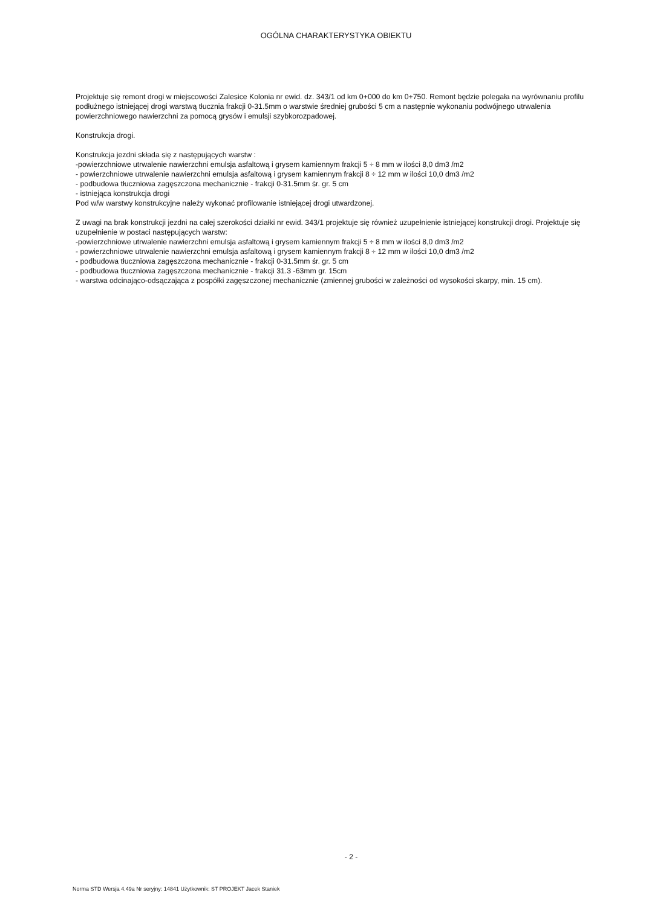OGÓLNA CHARAKTERYSTYKA OBIEKTU
Projektuje się remont drogi w miejscowości Zalesice Kolonia nr ewid. dz. 343/1 od km 0+000 do km 0+750. Remont będzie polegała na wyrównaniu profilu podłużnego istniejącej drogi warstwą tłucznia frakcji 0-31.5mm o warstwie średniej grubości 5 cm a następnie wykonaniu podwójnego utrwalenia powierzchniowego nawierzchni za pomocą grysów i emulsji szybkorozpadowej.
Konstrukcja drogi.
Konstrukcja jezdni składa się z następujących warstw :
-powierzchniowe utrwalenie nawierzchni emulsja asfaltową i grysem kamiennym frakcji 5 ÷ 8 mm w ilości 8,0 dm3 /m2
- powierzchniowe utrwalenie nawierzchni emulsja asfaltową i grysem kamiennym frakcji 8 ÷ 12 mm w ilości 10,0 dm3 /m2
- podbudowa tłuczniowa zagęszczona mechanicznie - frakcji 0-31.5mm śr. gr. 5 cm
- istniejąca konstrukcja drogi
Pod w/w warstwy konstrukcyjne należy wykonać profilowanie istniejącej drogi utwardzonej.
Z uwagi na brak konstrukcji jezdni na całej szerokości działki nr ewid. 343/1 projektuje się również uzupełnienie istniejącej konstrukcji drogi. Projektuje się uzupełnienie w postaci następujących warstw:
-powierzchniowe utrwalenie nawierzchni emulsja asfaltową i grysem kamiennym frakcji 5 ÷ 8 mm w ilości 8,0 dm3 /m2
- powierzchniowe utrwalenie nawierzchni emulsja asfaltową i grysem kamiennym frakcji 8 ÷ 12 mm w ilości 10,0 dm3 /m2
- podbudowa tłuczniowa zagęszczona mechanicznie - frakcji 0-31.5mm śr. gr. 5 cm
- podbudowa tłuczniowa zagęszczona mechanicznie - frakcji 31.3 -63mm gr. 15cm
- warstwa odcinająco-odsączająca z pospółki zagęszczonej mechanicznie (zmiennej grubości w zależności od wysokości skarpy, min. 15 cm).
- 2 -
Norma STD Wersja 4.49a Nr seryjny: 14841 Użytkownik: ST PROJEKT Jacek Staniek